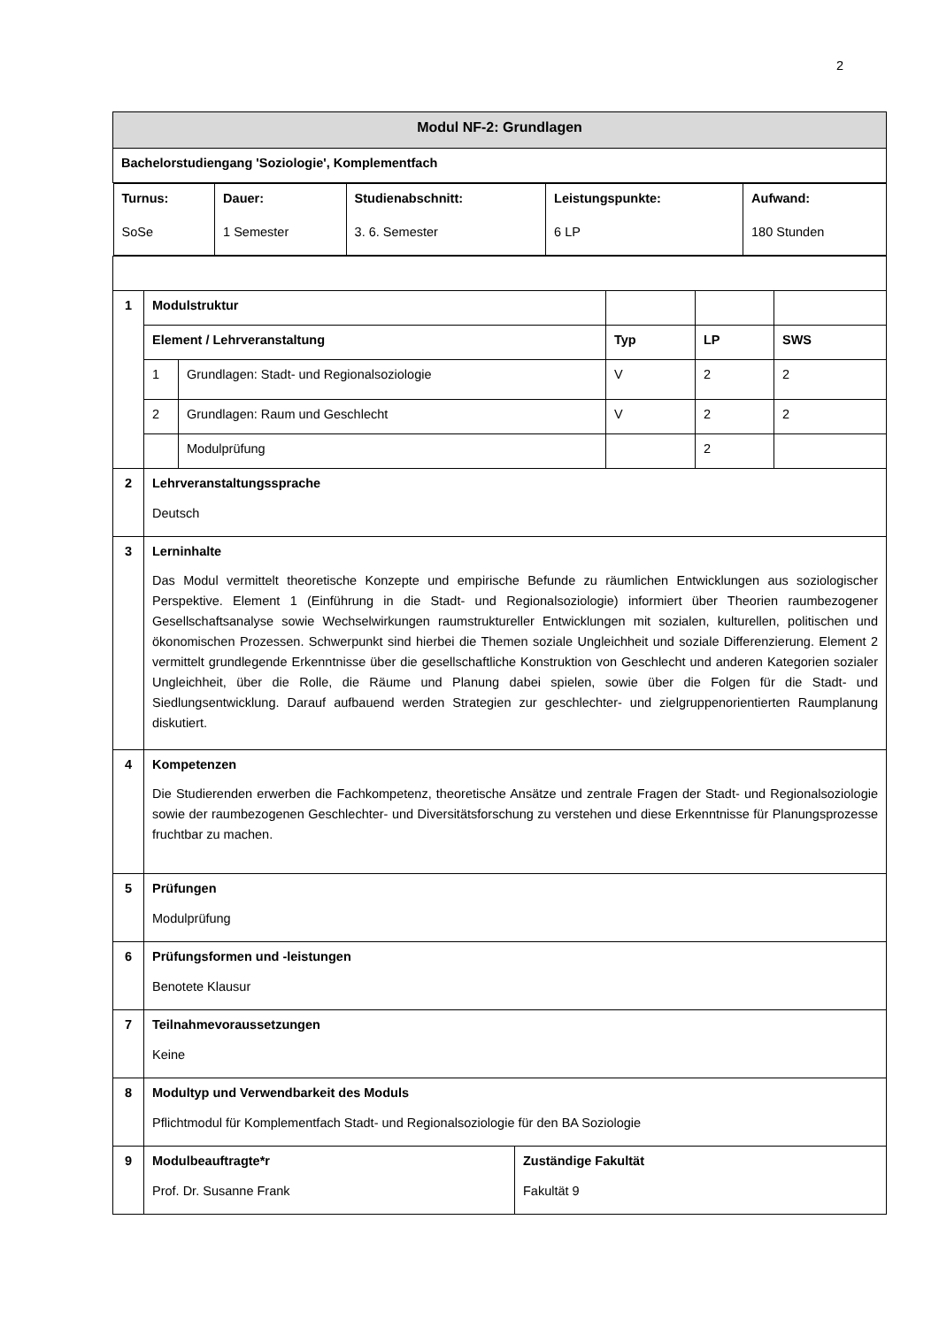2
| Modul NF-2: Grundlagen | | | | | |
| Bachelorstudiengang 'Soziologie', Komplementfach | | | | | |
| / Turnus: SoSe / Dauer: 1 Semester / Studienabschnitt: 3. 6. Semester / Leistungspunkte: 6 LP / Aufwand: 180 Stunden / | | | | | |
| 1 | Modulstruktur | | | | |
| | Element / Lehrveranstaltung | | Typ | LP | SWS |
| | 1 | Grundlagen: Stadt- und Regionalsoziologie | V | 2 | 2 |
| | 2 | Grundlagen: Raum und Geschlecht | V | 2 | 2 |
| | | Modulprüfung | | 2 | |
| 2 | Lehrveranstaltungssprache Deutsch | | | | |
| 3 | Lerninhalte Das Modul vermittelt theoretische Konzepte und empirische Befunde zu räumlichen Entwicklungen aus soziologischer Perspektive. Element 1 (Einführung in die Stadt- und Regionalsoziologie) informiert über Theorien raumbezogener Gesellschaftsanalyse sowie Wechselwirkungen raumstruktureller Entwicklungen mit sozialen, kulturellen, politischen und ökonomischen Prozessen. Schwerpunkt sind hierbei die Themen soziale Ungleichheit und soziale Differenzierung. Element 2 vermittelt grundlegende Erkenntnisse über die gesellschaftliche Konstruktion von Geschlecht und anderen Kategorien sozialer Ungleichheit, über die Rolle, die Räume und Planung dabei spielen, sowie über die Folgen für die Stadt- und Siedlungsentwicklung. Darauf aufbauend werden Strategien zur geschlechter- und zielgruppenorientierten Raumplanung diskutiert. | | | | |
| 4 | Kompetenzen Die Studierenden erwerben die Fachkompetenz, theoretische Ansätze und zentrale Fragen der Stadt- und Regionalsoziologie sowie der raumbezogenen Geschlechter- und Diversitätsforschung zu verstehen und diese Erkenntnisse für Planungsprozesse fruchtbar zu machen. | | | | |
| 5 | Prüfungen Modulprüfung | | | | |
| 6 | Prüfungsformen und -leistungen Benotete Klausur | | | | |
| 7 | Teilnahmevoraussetzungen Keine | | | | |
| 8 | Modultyp und Verwendbarkeit des Moduls Pflichtmodul für Komplementfach Stadt- und Regionalsoziologie für den BA Soziologie | | | | |
| 9 | / Modulbeauftragte*r Prof. Dr. Susanne Frank / Zuständige Fakultät Fakultät 9 / | | | | |